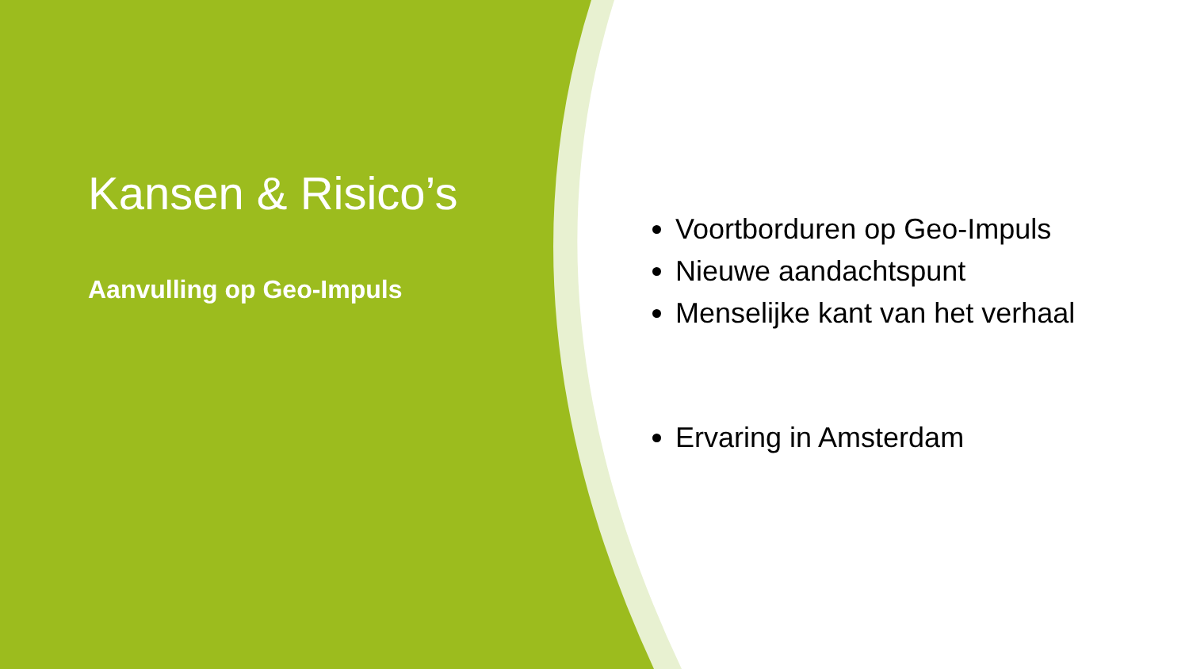Kansen & Risico’s
Aanvulling op Geo-Impuls
Voortborduren op Geo-Impuls
Nieuwe aandachtspunt
Menselijke kant van het verhaal
Ervaring in Amsterdam